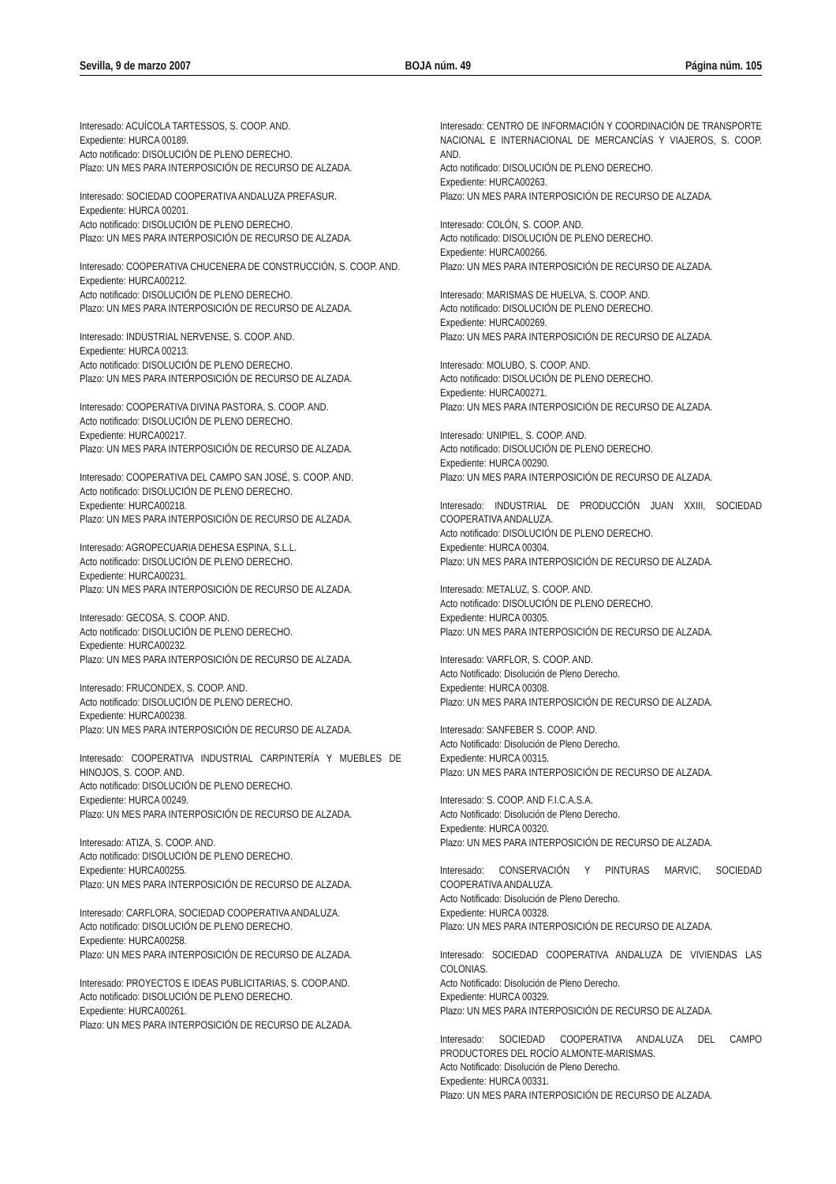Sevilla, 9 de marzo 2007 BOJA núm. 49 Página núm. 105
Interesado: ACUÍCOLA TARTESSOS, S. COOP. AND.
Expediente: HURCA 00189.
Acto notificado: DISOLUCIÓN DE PLENO DERECHO.
Plazo: UN MES PARA INTERPOSICIÓN DE RECURSO DE ALZADA.
Interesado: SOCIEDAD COOPERATIVA ANDALUZA PREFASUR.
Expediente: HURCA 00201.
Acto notificado: DISOLUCIÓN DE PLENO DERECHO.
Plazo: UN MES PARA INTERPOSICIÓN DE RECURSO DE ALZADA.
Interesado: COOPERATIVA CHUCENERA DE CONSTRUCCIÓN, S. COOP. AND.
Expediente: HURCA00212.
Acto notificado: DISOLUCIÓN DE PLENO DERECHO.
Plazo: UN MES PARA INTERPOSICIÓN DE RECURSO DE ALZADA.
Interesado: INDUSTRIAL NERVENSE, S. COOP. AND.
Expediente: HURCA 00213.
Acto notificado: DISOLUCIÓN DE PLENO DERECHO.
Plazo: UN MES PARA INTERPOSICIÓN DE RECURSO DE ALZADA.
Interesado: COOPERATIVA DIVINA PASTORA, S. COOP. AND.
Acto notificado: DISOLUCIÓN DE PLENO DERECHO.
Expediente: HURCA00217.
Plazo: UN MES PARA INTERPOSICIÓN DE RECURSO DE ALZADA.
Interesado: COOPERATIVA DEL CAMPO SAN JOSÉ, S. COOP. AND.
Acto notificado: DISOLUCIÓN DE PLENO DERECHO.
Expediente: HURCA00218.
Plazo: UN MES PARA INTERPOSICIÓN DE RECURSO DE ALZADA.
Interesado: AGROPECUARIA DEHESA ESPINA, S.L.L.
Acto notificado: DISOLUCIÓN DE PLENO DERECHO.
Expediente: HURCA00231.
Plazo: UN MES PARA INTERPOSICIÓN DE RECURSO DE ALZADA.
Interesado: GECOSA, S. COOP. AND.
Acto notificado: DISOLUCIÓN DE PLENO DERECHO.
Expediente: HURCA00232.
Plazo: UN MES PARA INTERPOSICIÓN DE RECURSO DE ALZADA.
Interesado: FRUCONDEX, S. COOP. AND.
Acto notificado: DISOLUCIÓN DE PLENO DERECHO.
Expediente: HURCA00238.
Plazo: UN MES PARA INTERPOSICIÓN DE RECURSO DE ALZADA.
Interesado: COOPERATIVA INDUSTRIAL CARPINTERÍA Y MUEBLES DE HINOJOS, S. COOP. AND.
Acto notificado: DISOLUCIÓN DE PLENO DERECHO.
Expediente: HURCA 00249.
Plazo: UN MES PARA INTERPOSICIÓN DE RECURSO DE ALZADA.
Interesado: ATIZA, S. COOP. AND.
Acto notificado: DISOLUCIÓN DE PLENO DERECHO.
Expediente: HURCA00255.
Plazo: UN MES PARA INTERPOSICIÓN DE RECURSO DE ALZADA.
Interesado: CARFLORA, SOCIEDAD COOPERATIVA ANDALUZA.
Acto notificado: DISOLUCIÓN DE PLENO DERECHO.
Expediente: HURCA00258.
Plazo: UN MES PARA INTERPOSICIÓN DE RECURSO DE ALZADA.
Interesado: PROYECTOS E IDEAS PUBLICITARIAS, S. COOP.AND.
Acto notificado: DISOLUCIÓN DE PLENO DERECHO.
Expediente: HURCA00261.
Plazo: UN MES PARA INTERPOSICIÓN DE RECURSO DE ALZADA.
Interesado: CENTRO DE INFORMACIÓN Y COORDINACIÓN DE TRANSPORTE NACIONAL E INTERNACIONAL DE MERCANCÍAS Y VIAJEROS, S. COOP. AND.
Acto notificado: DISOLUCIÓN DE PLENO DERECHO.
Expediente: HURCA00263.
Plazo: UN MES PARA INTERPOSICIÓN DE RECURSO DE ALZADA.
Interesado: COLÓN, S. COOP. AND.
Acto notificado: DISOLUCIÓN DE PLENO DERECHO.
Expediente: HURCA00266.
Plazo: UN MES PARA INTERPOSICIÓN DE RECURSO DE ALZADA.
Interesado: MARISMAS DE HUELVA, S. COOP. AND.
Acto notificado: DISOLUCIÓN DE PLENO DERECHO.
Expediente: HURCA00269.
Plazo: UN MES PARA INTERPOSICIÓN DE RECURSO DE ALZADA.
Interesado: MOLUBO, S. COOP. AND.
Acto notificado: DISOLUCIÓN DE PLENO DERECHO.
Expediente: HURCA00271.
Plazo: UN MES PARA INTERPOSICIÓN DE RECURSO DE ALZADA.
Interesado: UNIPIEL, S. COOP. AND.
Acto notificado: DISOLUCIÓN DE PLENO DERECHO.
Expediente: HURCA 00290.
Plazo: UN MES PARA INTERPOSICIÓN DE RECURSO DE ALZADA.
Interesado: INDUSTRIAL DE PRODUCCIÓN JUAN XXIII, SOCIEDAD COOPERATIVA ANDALUZA.
Acto notificado: DISOLUCIÓN DE PLENO DERECHO.
Expediente: HURCA 00304.
Plazo: UN MES PARA INTERPOSICIÓN DE RECURSO DE ALZADA.
Interesado: METALUZ, S. COOP. AND.
Acto notificado: DISOLUCIÓN DE PLENO DERECHO.
Expediente: HURCA 00305.
Plazo: UN MES PARA INTERPOSICIÓN DE RECURSO DE ALZADA.
Interesado: VARFLOR, S. COOP. AND.
Acto Notificado: Disolución de Pleno Derecho.
Expediente: HURCA 00308.
Plazo: UN MES PARA INTERPOSICIÓN DE RECURSO DE ALZADA.
Interesado: SANFEBER S. COOP. AND.
Acto Notificado: Disolución de Pleno Derecho.
Expediente: HURCA 00315.
Plazo: UN MES PARA INTERPOSICIÓN DE RECURSO DE ALZADA.
Interesado: S. COOP. AND F.I.C.A.S.A.
Acto Notificado: Disolución de Pleno Derecho.
Expediente: HURCA 00320.
Plazo: UN MES PARA INTERPOSICIÓN DE RECURSO DE ALZADA.
Interesado: CONSERVACIÓN Y PINTURAS MARVIC, SOCIEDAD COOPERATIVA ANDALUZA.
Acto Notificado: Disolución de Pleno Derecho.
Expediente: HURCA 00328.
Plazo: UN MES PARA INTERPOSICIÓN DE RECURSO DE ALZADA.
Interesado: SOCIEDAD COOPERATIVA ANDALUZA DE VIVIENDAS LAS COLONIAS.
Acto Notificado: Disolución de Pleno Derecho.
Expediente: HURCA 00329.
Plazo: UN MES PARA INTERPOSICIÓN DE RECURSO DE ALZADA.
Interesado: SOCIEDAD COOPERATIVA ANDALUZA DEL CAMPO PRODUCTORES DEL ROCÍO ALMONTE-MARISMAS.
Acto Notificado: Disolución de Pleno Derecho.
Expediente: HURCA 00331.
Plazo: UN MES PARA INTERPOSICIÓN DE RECURSO DE ALZADA.